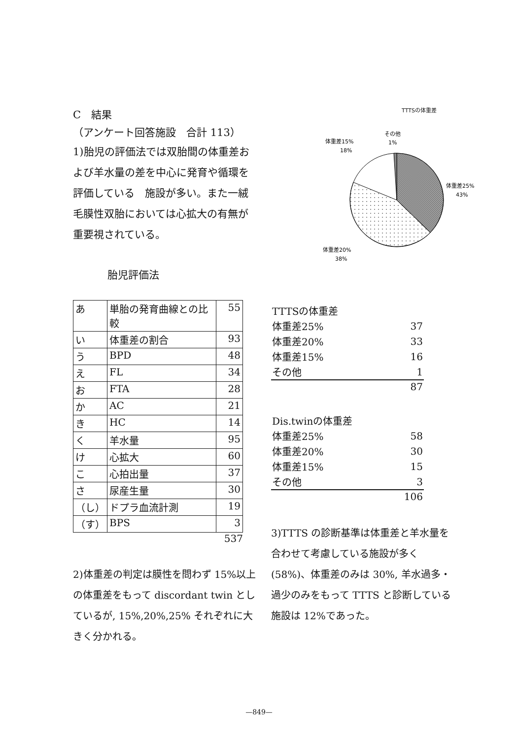C　結果
（アンケート回答施設　合計 113）
1)胎児の評価法では双胎間の体重差および羊水量の差を中心に発育や循環を評価している　施設が多い。また一絨毛膜性双胎においては心拡大の有無が重要視されている。
胎児評価法
| あ | 単胎の発育曲線との比較 | 55 |
| い | 体重差の割合 | 93 |
| う | BPD | 48 |
| え | FL | 34 |
| お | FTA | 28 |
| か | AC | 21 |
| き | HC | 14 |
| く | 羊水量 | 95 |
| け | 心拡大 | 60 |
| こ | 心拍出量 | 37 |
| さ | 尿産生量 | 30 |
| （し） | ドプラ血流計測 | 19 |
| （す） | BPS | 3 |
537
2)体重差の判定は膜性を問わず 15%以上の体重差をもって discordant twin としているが, 15%,20%,25% それぞれに大きく分かれる。
TTTSの体重差
その他
1%
体重差15%
18%
体重差25%
43%
体重差20%
38%
| TTTSの体重差 | |
| 体重差25% | 37 |
| 体重差20% | 33 |
| 体重差15% | 16 |
| その他 | 1 |
| | 87 |
| Dis.twinの体重差 | |
| 体重差25% | 58 |
| 体重差20% | 30 |
| 体重差15% | 15 |
| その他 | 3 |
| | 106 |
3)TTTS の診断基準は体重差と羊水量を合わせて考慮している施設が多く(58%)、体重差のみは 30%, 羊水過多・過少のみをもって TTTS と診断している施設は 12%であった。
—849—